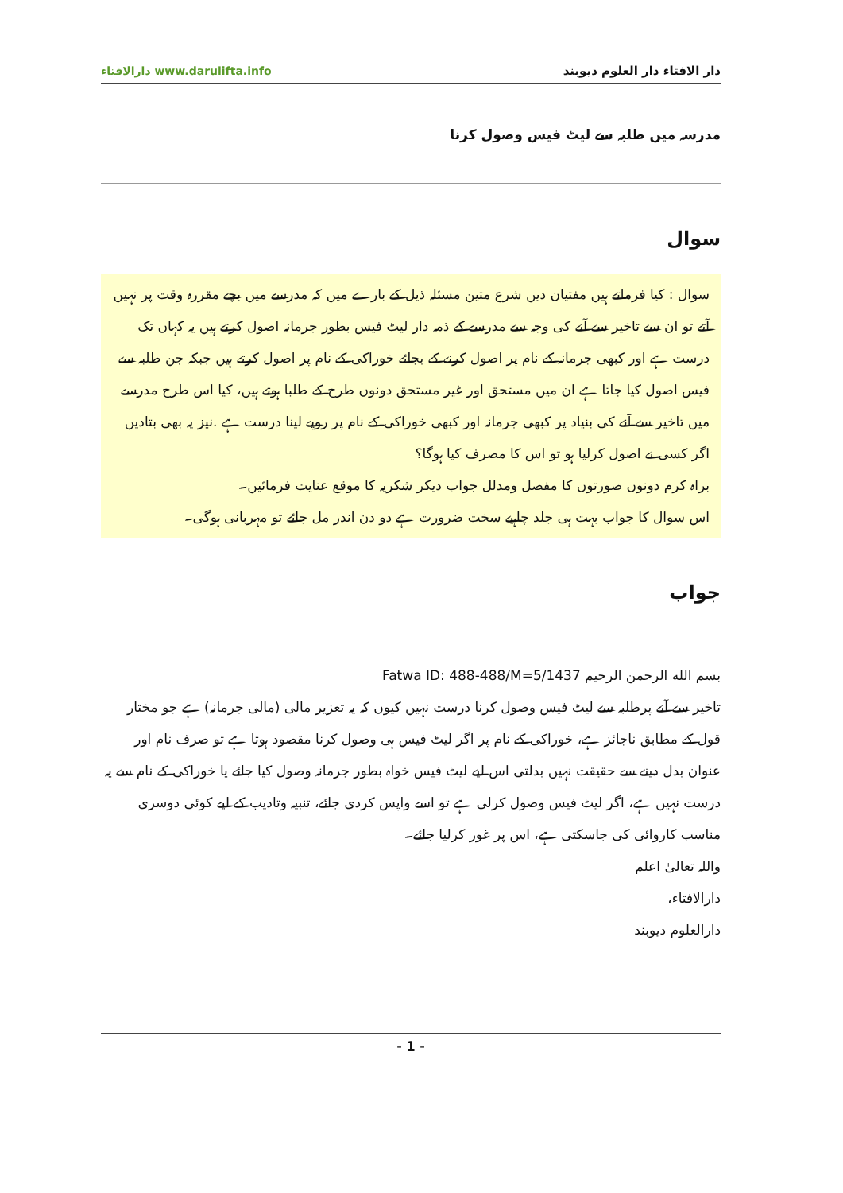دار الافتاء دار العلوم دیوبند دارالافتاء www.darulifta.info
مدرسہ میں طلبہ سے لیٹ فیس وصول کرنا
سوال
سوال : کیا فرماتے ہیں مفتیان دیں شرع متین مسئلہ ذیل کے بارے میں کہ مدرسے میں بچے مقررہ وقت پر نہیں آتے تو ان سے تاخیر سے آنے کی وجہ سے مدرسے کے ذمہ دار لیٹ فیس بطور جرمانہ اصول کرتے ہیں یہ کہاں تک درست ہے اور کبھی جرمانہ کے نام پر اصول کرنے کے بجائے خوراکی کے نام پر اصول کرتے ہیں جبکہ جن طلبہ سے فیس اصول کیا جاتا ہے ان میں مستحق اور غیر مستحق دونوں طرح کے طلبا ہوتے ہیں، کیا اس طرح مدرسے میں تاخیر سے آنے کی بنیاد پر کبھی جرمانہ اور کبھی خوراکی کے نام پر روپے لینا درست ہے .نیز یہ بھی بتادیں اگر کسی نے اصول کرلیا ہو تو اس کا مصرف کیا ہوگا؟
براہ کرم دونوں صورتوں کا مفصل ومدلل جواب دیکر شکریہ کا موقع عنایت فرمائیں۔
اس سوال کا جواب بہت ہی جلد چاہیے سخت ضرورت ہے دو دن اندر مل جائے تو مہربانی ہوگی۔
جواب
بسم الله الرحمن الرحيم Fatwa ID: 488-488/M=5/1437
تاخیر سے آنے پرطلبہ سے لیٹ فیس وصول کرنا درست نہیں کیوں کہ یہ تعزیر مالی (مالی جرمانہ) ہے جو مختار قول کے مطابق ناجائز ہے، خوراکی کے نام پر اگر لیٹ فیس ہی وصول کرنا مقصود ہوتا ہے تو صرف نام اور عنوان بدل دینے سے حقیقت نہیں بدلتی اس لیے لیٹ فیس خواہ بطور جرمانہ وصول کیا جائے یا خوراکی کے نام سے یہ درست نہیں ہے، اگر لیٹ فیس وصول کرلی ہے تو اسے واپس کردی جائے، تنبیہ وتادیب کے لیے کوئی دوسری مناسب کاروائی کی جاسکتی ہے، اس پر غور کرلیا جائے۔
واللہ تعالیٰ اعلم
دارالافتاء،
دارالعلوم دیوبند
- 1 -